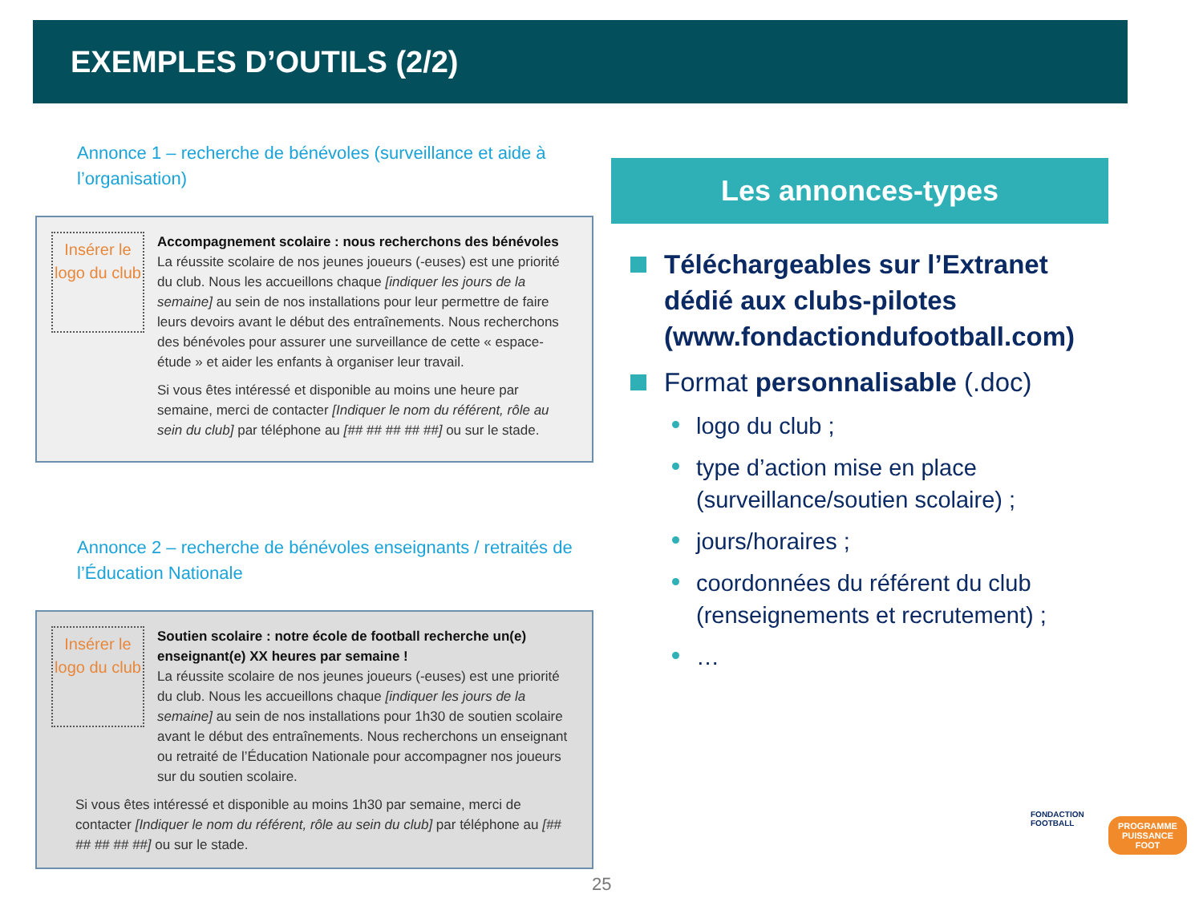EXEMPLES D’OUTILS (2/2)
Annonce 1 – recherche de bénévoles (surveillance et aide à l’organisation)
Insérer le logo du club
Accompagnement scolaire : nous recherchons des bénévoles
La réussite scolaire de nos jeunes joueurs (-euses) est une priorité du club. Nous les accueillons chaque [indiquer les jours de la semaine] au sein de nos installations pour leur permettre de faire leurs devoirs avant le début des entraînements. Nous recherchons des bénévoles pour assurer une surveillance de cette « espace-étude » et aider les enfants à organiser leur travail.
Si vous êtes intéressé et disponible au moins une heure par semaine, merci de contacter [Indiquer le nom du référent, rôle au sein du club] par téléphone au [## ## ## ## ##] ou sur le stade.
Annonce 2 – recherche de bénévoles enseignants / retraités de l’Éducation Nationale
Insérer le logo du club
Soutien scolaire : notre école de football recherche un(e) enseignant(e) XX heures par semaine !
La réussite scolaire de nos jeunes joueurs (-euses) est une priorité du club. Nous les accueillons chaque [indiquer les jours de la semaine] au sein de nos installations pour 1h30 de soutien scolaire avant le début des entraînements. Nous recherchons un enseignant ou retraité de l’Éducation Nationale pour accompagner nos joueurs sur du soutien scolaire.
Si vous êtes intéressé et disponible au moins 1h30 par semaine, merci de contacter [Indiquer le nom du référent, rôle au sein du club] par téléphone au [## ## ## ## ##] ou sur le stade.
Les annonces-types
Téléchargeables sur l’Extranet dédié aux clubs-pilotes (www.fondactiondufootball.com)
Format personnalisable (.doc)
logo du club ;
type d’action mise en place (surveillance/soutien scolaire) ;
jours/horaires ;
coordonnées du référent du club (renseignements et recrutement) ;
…
FONDACTION
FOOTBALL
PROGRAMME
PUISSANCE
FOOT
25